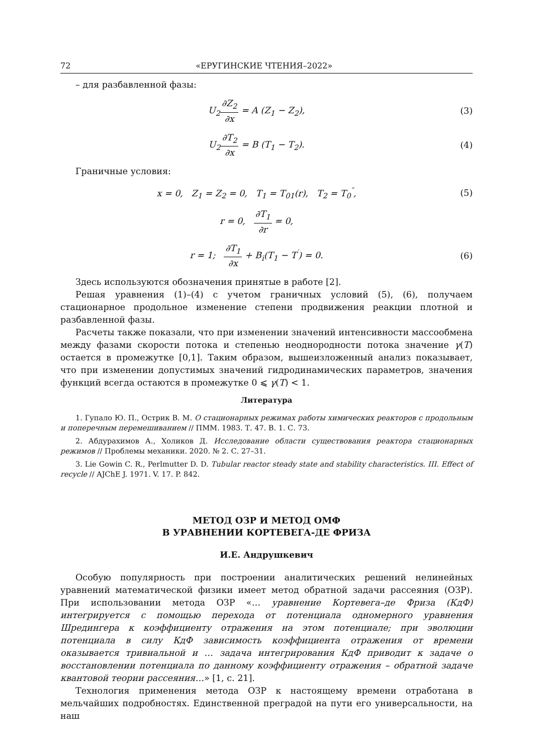72 «ЕРУГИНСКИЕ ЧТЕНИЯ–2022»
– для разбавленной фазы:
U<sub>2</sub>∂Z<sub>2</sub> ∂x = A (Z<sub>1</sub> − Z<sub>2</sub>), (3)
U<sub>2</sub>∂T<sub>2</sub> ∂x = B (T<sub>1</sub> − T<sub>2</sub>). (4)
Граничные условия:
x = 0, Z<sub>1</sub> = Z<sub>2</sub> = 0, T<sub>1</sub> = T<sub>01</sub>(r), T<sub>2</sub> = T<sub>0</sub><sup>″</sup>,
(5)
r = 0, ∂T<sub>1</sub> ∂r = 0,
r = 1; ∂T<sub>1</sub> ∂x + B<sub>i</sub>(T<sub>1</sub> − T<sup>′</sup>) = 0.
(6)
Здесь используются обозначения принятые в работе [2].
Решая уравнения (1)–(4) с учетом граничных условий (5), (6), получаем стационарное продольное изменение степени продвижения реакции плотной и разбавленной фазы.
Расчеты также показали, что при изменении значений интенсивности массообмена между фазами скорости потока и степенью неоднородности потока значение γ(T) остается в промежутке [0,1]. Таким образом, вышеизложенный анализ показывает, что при изменении допустимых значений гидродинамических параметров, значения функций всегда остаются в промежутке 0 ⩽ γ(T) < 1.
Литература
1. Гупало Ю. П., Острик В. М. О стационарных режимах работы химических реакторов с продольным и поперечным перемешиванием // ПММ. 1983. Т. 47. В. 1. С. 73.
2. Абдурахимов А., Холиков Д. Исследование области существования реактора стационарных режимов // Проблемы механики. 2020. № 2. С. 27–31.
3. Lie Gowin C. R., Perlmutter D. D. Tubular reactor steady state and stability characteristics. III. Effect of recycle // AJChE J. 1971. V. 17. P. 842.
МЕТОД ОЗР И МЕТОД ОМФ
В УРАВНЕНИИ КОРТЕВЕГА-ДЕ ФРИЗА
И.Е. Андрушкевич
Особую популярность при построении аналитических решений нелинейных уравнений математической физики имеет метод обратной задачи рассеяния (ОЗР). При использовании метода ОЗР «… уравнение Кортевега–де Фриза (КдФ) интегрируется с помощью перехода от потенциала одномерного уравнения Шредингера к коэффициенту отражения на этом потенциале; при эволюции потенциала в силу КдФ зависимость коэффициента отражения от времени оказывается тривиальной и … задача интегрирования КдФ приводит к задаче о восстановлении потенциала по данному коэффициенту отражения – обратной задаче квантовой теории рассеяния…» [1, с. 21].
Технология применения метода ОЗР к настоящему времени отработана в мельчайших подробностях. Единственной преградой на пути его универсальности, на наш